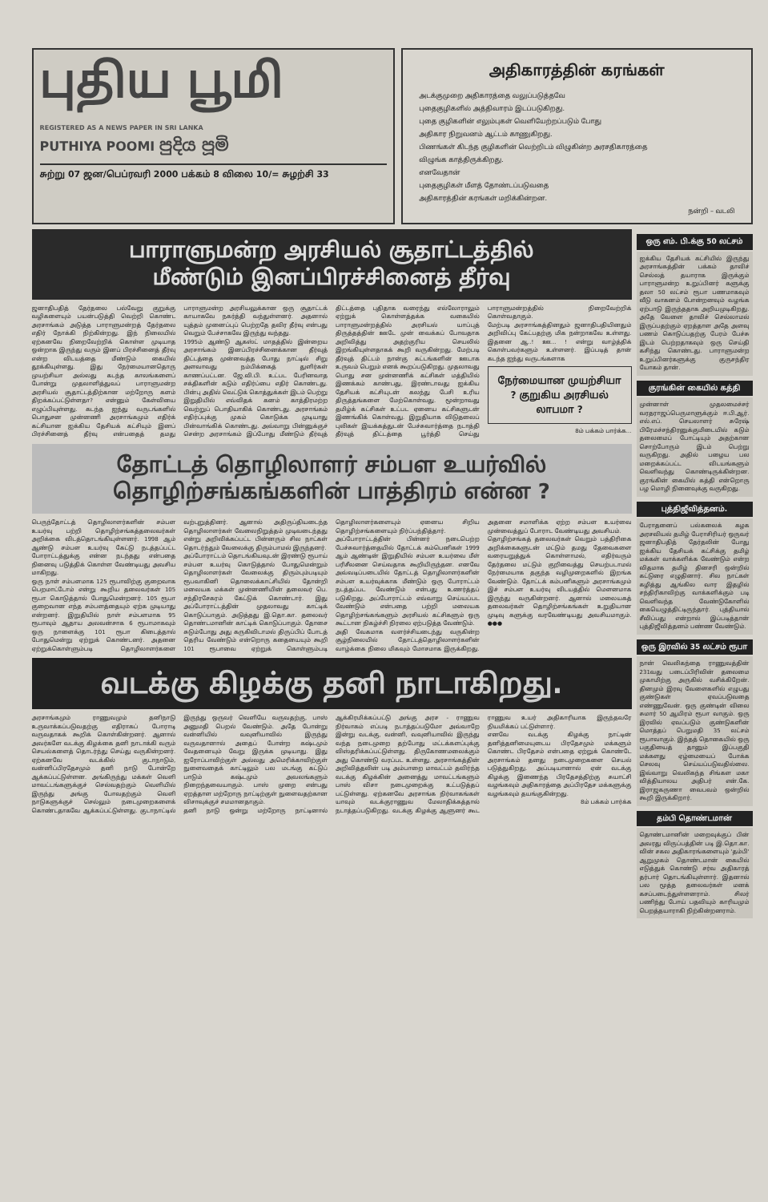புதிய பூமி
REGISTERED AS A NEWS PAPER IN SRI LANKA
PUTHIYA POOMI පුදිය පූමි
சுற்று 07 ஜன/பெப்ரவரி 2000 பக்கம் 8 விலை 10/= சுழற்சி 33
அதிகாரத்தின் கரங்கள்
அடக்குமுறை அதிகாரத்தை வலுப்படுத்தவே
புதைகுழிகளில் அத்திவாரம் இடப்படுகிறது.
புதை குழிகளின் எலும்புகள் வெளியேற்றப்படும் போது
அதிகார நிறுவனம் ஆட்டம் காணுகிறது.
பிணங்கள் கிடந்த குழிகளின் வெற்றிடம் விழுகின்ற அரசதிகாரத்தை
விழுங்க காத்திருக்கிறது.
எனவேதான்
புதைகுழிகள் மீளத் தோண்டப்படுவதை
அதிகாரத்தின் கரங்கள் மறிக்கின்றன.
நன்றி – வடலி
பாராளுமன்ற அரசியல் சூதாட்டத்தில்
மீண்டும் இனப்பிரச்சினைத் தீர்வு
ஜனாதிபதித் தேர்தலை பல்வேறு குறுக்கு வழிகளையும் பயன்படுத்தி வெற்றி கொண்ட அரசாங்கம் அடுத்த பாராளுமன்றத் தேர்தலை எதிர் நோக்கி நிற்கின்றது. இந் நிலையில் ஏற்கனவே நிறைவேற்றிக் கொள்ள முடியாத ஒன்றாக இருந்து வரும் இனப் பிரச்சினைத் தீர்வு என்ற விடயத்தை மீண்டும் கையில் தூக்கியுள்ளது. இது நேர்மையானதொரு முயற்சியா அல்லது கடந்த காலங்களைப் போன்று முதலாளித்துவப் பாராளுமன்ற அரசியல் சூதாட்டத்திற்கான மற்றோரு களம் திறக்கப்பட்டுள்ளதா? என்னும் கேள்வியை எழுப்பியுள்ளது. கடந்த ஐந்து வருடங்களில் பொதுசன முன்னணி அரசாங்கமும் எதிர்க் கட்சியான ஐக்கிய தேசியக் கட்சியும் இனப் பிரச்சினைத் தீர்வு என்பதைத் தமது பாராளுமன்ற அரசியலுக்கான ஒரு சூதாட்டக் காயாகவே நகர்த்தி வந்துள்ளனர். அதனால் யுத்தம் முனைப்புப் பெற்றதே தவிர தீர்வு என்பது வெறும் பேச்சாகவே இருந்து வந்தது.
1995ம் ஆண்டு ஆகஸ்ட் மாதத்தில் இன்றைய அரசாங்கம் இனப்பிரச்சினைக்கான தீர்வுத் திட்டத்தை முன்வைத்த போது நாட்டில் சிறு அளவாவது நம்பிக்கைத் துளிர்கள் காணப்பட்டன. ஜே.வி.பி. உட்பட பேரினவாத சக்திகளின் கடும் எதிர்ப்பை எதிர் கொண்டது. பின்பு அதில் வெட்டுக் கொத்துக்கள் இடம் பெற்று இறுதியில் எவ்விதக் கனம் காத்திரமற்ற வெற்றுப் பொதியாகிக் கொண்டது. அரசாங்கம் எதிர்ப்புக்கு முகம் கொடுக்க முடியாது பின்வாங்கிக் கொண்டது. அவ்வாறு பின்னுக்குச் சென்ற அரசாங்கம் இப்போது மீண்டும் தீர்வுத் திட்டத்தை புதிதாக வரைந்து எல்லோராலும் ஏற்றுக் கொள்ளத்தக்க வகையில் பாராளுமன்றத்தில் அரசியல் யாப்புத் திருத்தத்தின் ஊடே முன் வைக்கப் போவதாக அறிவித்து அதற்குரிய செயலில் இறங்கியுள்ளதாகக் கூறி வருகின்றது. மேற்படி தீர்வுத் திட்டம் நான்கு கட்டங்களின் ஊடாக உருவம் பெறும் எனக் கூறப்படுகிறது. முதலாவது பொது சன முன்னணிக் கட்சிகள் மத்தியில் இணக்கம் காண்பது, இரண்டாவது ஐக்கிய தேசியக் கட்சியுடன் கலந்து பேசி உரிய திருத்தங்களை மேற்கொள்வது. மூன்றாவது தமிழ்க் கட்சிகள் உட்பட ஏனைய கட்சிகளுடன் இணங்கிக் கொள்வது. இறுதியாக விடுதலைப் புலிகள் இயக்கத்துடன் பேச்சுவார்த்தை நடாத்தி தீர்வுத் திட்டத்தை பூர்த்தி செய்து பாராளுமன்றத்தில் நிறைவேற்றிக் கொள்வதாகும்.
மேற்படி அரசாங்கத்தினதும் ஜனாதிபதியினதும் அறிவிப்பு கேட்பதற்கு மிக நன்றாகவே உள்ளது. இதனை ஆ..! ஊ... ! என்று வாழ்த்திக் கொள்பவர்களும் உள்ளனர். இப்படித் தான் கடந்த ஐந்து வருடங்களாக
நேர்மையான முயற்சியா ? குறுகிய அரசியல் லாபமா ?
8ம் பக்கம் பார்க்க...
தோட்டத் தொழிலாளர் சம்பள உயர்வில்
தொழிற்சங்கங்களின் பாத்திரம் என்ன ?
பெருந்தோட்டத் தொழிலாளர்களின் சம்பள உயர்வு பற்றி தொழிற்சங்கத்தலைவர்கள் அறிக்கை விடத்தொடங்கியுள்ளனர். 1998 ஆம் ஆண்டு சம்பள உயர்வு கேட்டு நடத்தப்பட்ட போராட்டத்துக்கு என்ன நடந்தது என்பதை நினைவு படுத்திக் கொள்ள வேண்டியது அவசிய மாகிறது.
ஒரு நாள் சம்பளமாக 125 ரூபாவிற்கு குறைவாக பெறமாட்டோம் என்று கூறிய தலைவர்கள் 105 ரூபா கொடுத்தால் போதுமென்றனர். 105 ரூபா குறைவான எந்த சம்பளத்தையும் ஏற்க முடியாது என்றனர். இறுதியில் நாள் சம்பளமாக 95 ரூபாவும் ஆதாய அலவன்சாக 6 ரூபாமாகவும் ஒரு நாளைக்கு 101 ரூபா கிடைத்தால் போதுமென்று ஏற்றுக் கொண்டனர். அதனை ஏற்றுக்கொள்ளும்படி தொழிலாளர்களை வற்புறுத்தினர். ஆனால் அதிருப்தியடைந்த தொழிலாளர்கள் வேலைநிறுத்தம் முடிவடைந்தது என்று அறிவிக்கப்பட்ட பின்னரும் சில நாட்கள் தொடர்ந்தும் வேலைக்கு திரும்பாமல் இருந்தனர்.
அப்போராட்டம் தொடங்கியவுடன் இரண்டு ரூபாய் சம்பள உயர்வு கொடுத்தால் போதுமென்றும் தொழிலாளர்கள் வேலைக்கு திரும்பும்படியும் ரூபவாகினி தொலைக்காட்சியில் தோன்றி மலையக மக்கள் முன்னணியின் தலைவர் பெ. சந்திரசேகரம் கேட்டுக் கொண்டார். இது அப்போராட்டத்தின் முதலாவது காட்டிக் கொடுப்பாகும். அடுத்தது இ.தொ.கா. தலைவர் தொண்டமானின் காட்டிக் கொடுப்பாகும். தோசை சுடும்போது அது கருகிவிடாமல் திருப்பிப் போடத் தெரிய வேண்டும் என்றொரு கதையையும் கூறி 101 ரூபாவை ஏற்றுக் கொள்ளும்படி தொழிலாளர்களையும் ஏனைய சிறிய தொழிற்சங்களையும் நிர்ப்பந்தித்தார்.
அப்போராட்டத்தின் பின்னர் நடைபெற்ற பேச்சுவார்த்தையில் தோட்டக் கம்பெனிகள் 1999 ஆம் ஆண்டின் இறுதியில் சம்பள உயர்வை மீள் பரிசீலனை செய்வதாக கூறியிருந்தன. எனவே அவ்வடிப்படையில் தோட்டத் தொழிலாளர்களின் சம்பள உயர்வுக்காக மீண்டும் ஒரு போராட்டம் நடத்தப்பட வேண்டும் என்பது உணர்த்தப் படுகிறது. அப்போராட்டம் எவ்வாறு செய்யப்பட வேண்டும் என்பதை பற்றி மலையக தொழிற்சங்கங்களும் அரசியல் கட்சிகளும் ஒரு கூட்டான நிகழ்ச்சி நிரலை ஏற்படுத்த வேண்டும்.
அதி வேகமாக வளர்ச்சியடைந்து வருகின்ற சூழ்நிலையில் தோட்டத்தொழிலாளர்களின் வாழ்க்கை நிலை மிகவும் மோசமாக இருக்கிறது. அதனை சமாளிக்க ஏற்ற சம்பள உயர்வை முன்வைத்துப் போராட வேண்டியது அவசியம்.
தொழிற்சங்கத் தலைவர்கள் வெறும் பத்திரிகை அறிக்கைகளுடன் மட்டும் தமது தேவைகளை வரையறுத்துக் கொள்ளாமல், எதிர்வரும் தேர்தலை மட்டும் குறிவைத்து செயற்படாமல் நேர்மையாக தகுந்த வழிமுறைகளில் இறங்க வேண்டும். தோட்டக் கம்பனிகளும் அரசாங்கமும் இச் சம்பள உயர்வு விடயத்தில் மௌனமாக இருந்து வருகின்றனர். ஆனால் மலையகத் தலைவர்கள் தொழிற்சங்கங்கள் உறுதியான முடிவு களுக்கு வரவேண்டியது அவசியமாகும். ●●●
வடக்கு கிழக்கு தனி நாடாகிறது.
அரசாங்கமும் ராணுவமும் தனிநாடு உருவாக்கப்படுவதற்கு எதிராகப் போராடி வருவதாகக் கூறிக் கொள்கின்றனர். ஆனால் அவர்களே வடக்கு கிழக்கை தனி நாடாக்கி வரும் செயல்களைத் தொடர்ந்து செய்து வருகின்றனர். ஏற்கனவே வடக்கில் குடாநாடும், வன்னிப்பிரதேசமும் தனி நாடு போன்றே ஆக்கப்பட்டுள்ளன. அங்கிருந்து மக்கள் வெளி மாவட்டங்களுக்குச் செல்வதற்கும் வெளியில் இருந்து அங்கு போவதற்கும் வெளி நாடுகளுக்குச் செல்லும் நடைமுறைகளைக் கொண்டதாகவே ஆக்கப்பட்டுள்ளது. குடாநாட்டில் இருந்து ஒருவர் வெளியே வருவதற்கு, பாஸ் அனுமதி பெறல் வேண்டும். அதே போன்று வன்னியில் வவுனியாவில் இருந்து வருவதானால் அதைப் போன்ற கஷ்டமும் வேதனையும் வேறு இருக்க முடியாது. இது ஐரோப்பாவிற்குள் அல்லது அமெரிக்காவிற்குள் நுளைவதைக் காட்டிலும் பல மடங்கு கட்டுப் பாடும் கஷ்டமும் அவலங்களும் நிறைந்தவையாகும். பாஸ் முறை என்பது ஏறத்தாள மற்றோரு நாட்டிற்குள் நுளைவதற்கான விசாவுக்குச் சமமானதாகும்.
தனி நாடு ஒன்று மற்றோரு நாட்டினால் ஆக்கிரமிக்கப்பட்டு அங்கு அரச - ராணுவ நிர்வாகம் எப்படி நடாத்தப்படுமோ அவ்வாறே இன்று வடக்கு, வன்னி, வவுனியாவில் இருந்து வந்த நடைமுறை தற்போது மட்டக்களப்புக்கு விஸ்தரிக்கப்பட்டுள்ளது. திருகோணமலைக்கும் அது கொண்டு வரப்பட உள்ளது. அரசாங்கத்தின் அறிவித்தலின் படி அம்பாறை மாவட்டம் தவிர்ந்த வடக்கு கிழக்கின் அனைத்து மாவட்டங்களும் பாஸ் விசா நடைமுறைக்கு உட்படுத்தப் பட்டுள்ளது. ஏற்கனவே அரசாங்க நிர்வாகங்கள் யாவும் வடக்குராணுவ மேலாதிக்கத்தால் நடாத்தப்படுகிறது. வடக்கு கிழக்கு ஆளுனர் கூட ராணுவ உயர் அதிகாரியாக இருந்தவரே நியமிக்கப் பட்டுள்ளார்.
எனவே வடக்கு கிழக்கு நாட்டின் தனித்தனிமையுடைய பிரதேசமும் மக்களும் கொண்ட பிரதேசம் என்பதை ஏற்றுக் கொண்டே அரசாங்கம் தனது நடைமுறைகளை செயல் படுத்துகிறது. அப்படியானால் ஏன் வடக்கு கிழக்கு இணைந்த பிரதேசத்திற்கு சுயாட்சி வழங்கவும் அதிகாரத்தை அப்பிரதேச மக்களுக்கு வழங்கவும் தயங்குகின்றது.
8ம் பக்கம் பார்க்க
ஒரு எம். பி.க்கு 50 லட்சம்
ஐக்கிய தேசியக் கட்சியில் இருந்து அரசாங்கத்தின் பக்கம் தாவிச் செல்லத் தயாராக இருக்கும் பாராளுமன்ற உறுப்பினர் களுக்கு தலா 50 லட்சம் ரூபா பணமாகவும் வீடு வாகனம் போன்றனவும் வழங்க ஏற்பாடு இருந்ததாக அறியமுடிகிறது. அதே வேளை தாவிச் செல்லாமல் இருப்பதற்கும் ஏறத்தாள அதே அளவு பணம் கொடுப்பதற்கு பேரம் பேச்சு இடம் பெற்றதாகவும் ஒரு செய்தி கசிந்து கொண்டது. பாராளுமன்ற உறுப்பினர்களுக்கு குருசந்திர யோகம் தான்.
குரங்கின் கையில் கத்தி
முன்னாள் முதலமைச்சர் வரதராஜப்பெருமாளுக்கும் ஈ.பி.ஆர். எல்.எப். செயலாளர் சுரேஷ் பிரேமச்சந்திரனுக்குமிடையில் கடும் தலைமைப் போட்டியும் அதற்கான சொற்போரும் இடம் பெற்று வருகிறது. அதில் பழைய பல மறைக்கப்பட்ட விடயங்களும் வெளிவந்து கொண்டிருக்கின்றன. குரங்கின் கையில் கத்தி என்றொரு பழ மொழி நினைவுக்கு வருகிறது.
புத்திஜீவித்தனம்.
பேராதனைப் பல்கலைக் கழக அரசவியல் தமிழ் பேராசிரியர் ஒருவர் ஜனாதிபதித் தேர்தலின் போது ஐக்கிய தேசியக் கட்சிக்கு தமிழ் மக்கள் வாக்களிக்க வேண்டும் என்ற விதமாக தமிழ் தினசரி ஒன்றில் கட்டுரை எழுதினார். சில நாட்கள் கழித்து ஆங்கில வார இதழில் சந்திரிகாவிற்கு வாக்களிக்கும் படி வெளிவந்த வேண்டுகோளில் கையெழுத்திட்டிருந்தார். புத்தியால் சீவிப்பது என்றால் இப்படித்தான் புத்திஜீவித்தனம் பண்ண வேண்டும்.
ஒரு இரவில் 35 லட்சம் ரூபா
நான் வெலிகந்தை ராணுவத்தின் 231வது படைப்பிரிவின் தலைமை முகாமிற்கு அருகில் வசிக்கிறேன். தினமும் இரவு வேளைகளில் எழுபது குண்டுகள் ஏவப்படுவதை எண்ணுவேன். ஒரு குண்டின் விலை சுமார் 50 ஆயிரம் ரூபா வாகும். ஒரு இரவில் ஏவப்படும் குண்டுகளின் மொத்தப் பெறுமதி 35 லட்சம் ரூபாவாகும். இந்தத் தொகையில் ஒரு பகுதியைத் தானும் இப்பகுதி மக்களது ஏழ்மையைப் போக்க செலவு செய்யப்படுவதில்லை. இவ்வாறு வெலிகந்த சிங்கள மகா வித்தியாலய அதிபர் என்.கே. இராஜகருணா வைபவம் ஒன்றில் கூறி இருக்கிறார்.
தம்பி தொண்டமான்
தொண்டமானின் மறைவுக்குப் பின் அவரது விருப்பத்தின் படி இ.தொ.கா. வின் சகல அதிகாரங்களையும் 'தம்பி' ஆறுமுகம் தொண்டமான் கையில் எடுத்துக் கொண்டு சர்வ அதிகாரத் தர்பார் தொடங்கியுள்ளார். இதனால் பல மூத்த தலைவர்கள் மனக் கசப்படைந்துள்ளனராம். சிலர் பணிந்து போய் பதவியும் காரியமும் பெறத்தயாராகி நிற்கின்றனராம்.